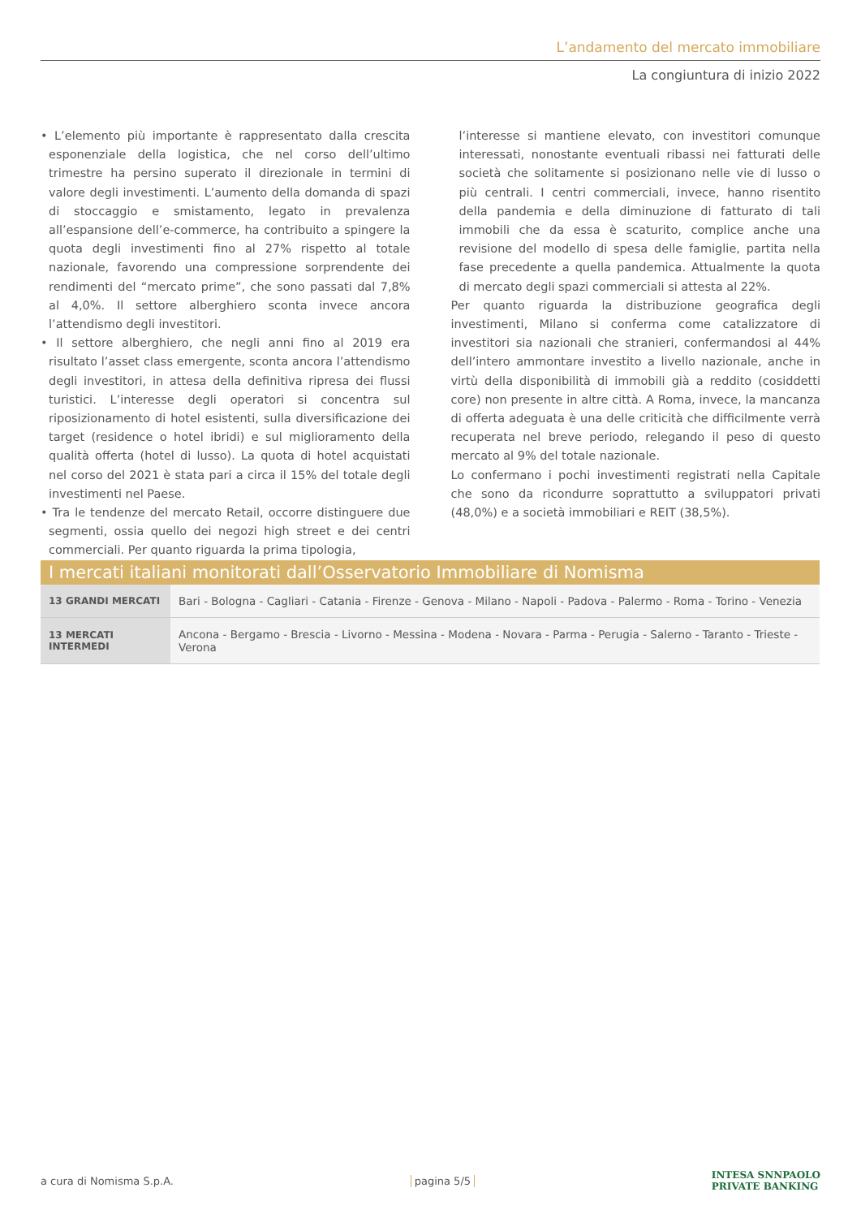L’andamento del mercato immobiliare
La congiuntura di inizio 2022
• L’elemento più importante è rappresentato dalla crescita esponenziale della logistica, che nel corso dell’ultimo trimestre ha persino superato il direzionale in termini di valore degli investimenti. L’aumento della domanda di spazi di stoccaggio e smistamento, legato in prevalenza all’espansione dell’e-commerce, ha contribuito a spingere la quota degli investimenti fino al 27% rispetto al totale nazionale, favorendo una compressione sorprendente dei rendimenti del “mercato prime”, che sono passati dal 7,8% al 4,0%. Il settore alberghiero sconta invece ancora l’attendismo degli investitori.
• Il settore alberghiero, che negli anni fino al 2019 era risultato l’asset class emergente, sconta ancora l’attendismo degli investitori, in attesa della definitiva ripresa dei flussi turistici. L’interesse degli operatori si concentra sul riposizionamento di hotel esistenti, sulla diversificazione dei target (residence o hotel ibridi) e sul miglioramento della qualità offerta (hotel di lusso). La quota di hotel acquistati nel corso del 2021 è stata pari a circa il 15% del totale degli investimenti nel Paese.
• Tra le tendenze del mercato Retail, occorre distinguere due segmenti, ossia quello dei negozi high street e dei centri commerciali. Per quanto riguarda la prima tipologia,
l’interesse si mantiene elevato, con investitori comunque interessati, nonostante eventuali ribassi nei fatturati delle società che solitamente si posizionano nelle vie di lusso o più centrali. I centri commerciali, invece, hanno risentito della pandemia e della diminuzione di fatturato di tali immobili che da essa è scaturito, complice anche una revisione del modello di spesa delle famiglie, partita nella fase precedente a quella pandemica. Attualmente la quota di mercato degli spazi commerciali si attesta al 22%.
Per quanto riguarda la distribuzione geografica degli investimenti, Milano si conferma come catalizzatore di investitori sia nazionali che stranieri, confermandosi al 44% dell’intero ammontare investito a livello nazionale, anche in virtù della disponibilità di immobili già a reddito (cosiddetti core) non presente in altre città. A Roma, invece, la mancanza di offerta adeguata è una delle criticità che difficilmente verrà recuperata nel breve periodo, relegando il peso di questo mercato al 9% del totale nazionale.
Lo confermano i pochi investimenti registrati nella Capitale che sono da ricondurre soprattutto a sviluppatori privati (48,0%) e a società immobiliari e REIT (38,5%).
I mercati italiani monitorati dall’Osservatorio Immobiliare di Nomisma
| 13 GRANDI MERCATI | Bari - Bologna - Cagliari - Catania - Firenze - Genova - Milano - Napoli - Padova - Palermo - Roma - Torino - Venezia |
| 13 MERCATI INTERMEDI | Ancona - Bergamo - Brescia - Livorno - Messina - Modena - Novara - Parma - Perugia - Salerno - Taranto - Trieste - Verona |
a cura di Nomisma S.p.A. pagina 5/5 INTESA SNNPAOLO
PRIVATE BANKING